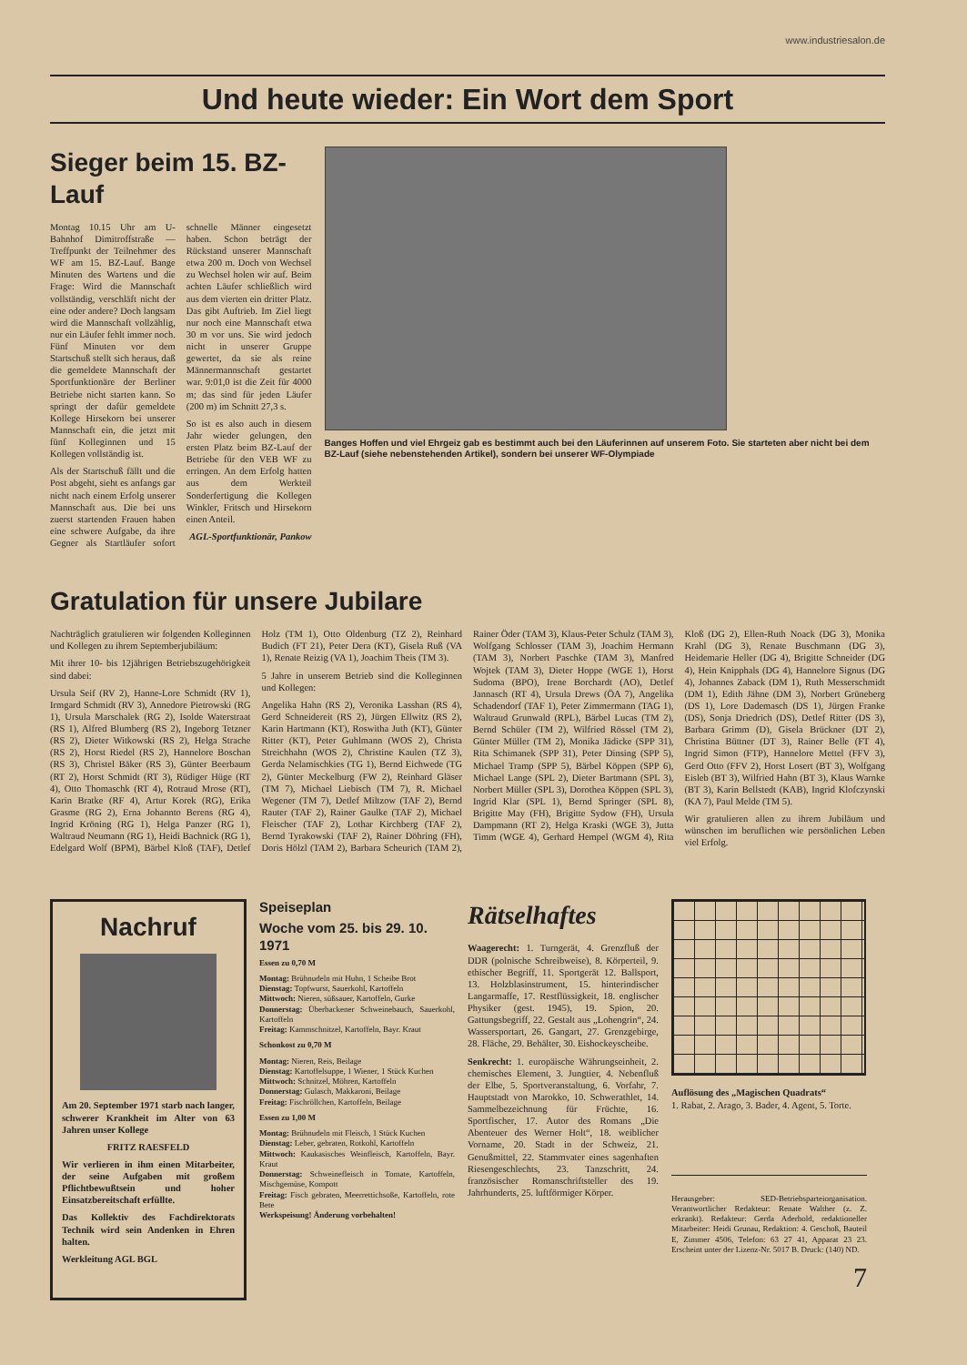www.industriesalon.de
Und heute wieder: Ein Wort dem Sport
Sieger beim 15. BZ-Lauf
Montag 10.15 Uhr am U-Bahnhof Dimitroffstraße — Treffpunkt der Teilnehmer des WF am 15. BZ-Lauf. Bange Minuten des Wartens und die Frage: Wird die Mannschaft vollständig, verschläft nicht der eine oder andere? Doch langsam wird die Mannschaft vollzählig, nur ein Läufer fehlt immer noch. Fünf Minuten vor dem Startschuß stellt sich heraus, daß die gemeldete Mannschaft der Sportfunktionäre der Berliner Betriebe nicht starten kann. So springt der dafür gemeldete Kollege Hirsekorn bei unserer Mannschaft ein, die jetzt mit fünf Kolleginnen und 15 Kollegen vollständig ist.
Als der Startschuß fällt und die Post abgeht, sieht es anfangs gar nicht nach einem Erfolg unserer Mannschaft aus. Die bei uns zuerst startenden Frauen haben eine schwere Aufgabe, da ihre Gegner als Startläufer sofort schnelle Männer eingesetzt haben. Schon beträgt der Rückstand unserer Mannschaft etwa 200 m. Doch von Wechsel zu Wechsel holen wir auf. Beim achten Läufer schließlich wird aus dem vierten ein dritter Platz. Das gibt Auftrieb. Im Ziel liegt nur noch eine Mannschaft etwa 30 m vor uns. Sie wird jedoch nicht in unserer Gruppe gewertet, da sie als reine Männermannschaft gestartet war. 9:01,0 ist die Zeit für 4000 m; das sind für jeden Läufer (200 m) im Schnitt 27,3 s.
So ist es also auch in diesem Jahr wieder gelungen, den ersten Platz beim BZ-Lauf der Betriebe für den VEB WF zu erringen. An dem Erfolg hatten aus dem Werkteil Sonderfertigung die Kollegen Winkler, Fritsch und Hirsekorn einen Anteil.
AGL-Sportfunktionär, Pankow
Banges Hoffen und viel Ehrgeiz gab es bestimmt auch bei den Läuferinnen auf unserem Foto. Sie starteten aber nicht bei dem BZ-Lauf (siehe nebenstehenden Artikel), sondern bei unserer WF-Olympiade
Gratulation für unsere Jubilare
Nachträglich gratulieren wir folgenden Kolleginnen und Kollegen zu ihrem Septemberjubiläum:
Mit ihrer 10- bis 12jährigen Betriebszugehörigkeit sind dabei:
Ursula Seif (RV 2), Hanne-Lore Schmidt (RV 1), Irmgard Schmidt (RV 3), Annedore Pietrowski (RG 1), Ursula Marschalek (RG 2), Isolde Waterstraat (RS 1), Alfred Blumberg (RS 2), Ingeborg Tetzner (RS 2), Dieter Witkowski (RS 2), Helga Strache (RS 2), Horst Riedel (RS 2), Hannelore Boschan (RS 3), Christel Bäker (RS 3), Günter Beerbaum (RT 2), Horst Schmidt (RT 3), Rüdiger Hüge (RT 4), Otto Thomaschk (RT 4), Rotraud Mrose (RT), Karin Bratke (RF 4), Artur Korek (RG), Erika Grasme (RG 2), Erna Johannto Berens (RG 4), Ingrid Kröning (RG 1), Helga Panzer (RG 1), Waltraud Neumann (RG 1), Heidi Bachnick (RG 1), Edelgard Wolf (BPM), Bärbel Kloß (TAF), Detlef Holz (TM 1), Otto Oldenburg (TZ 2), Reinhard Budich (FT 21), Peter Dera (KT), Gisela Ruß (VA 1), Renate Reizig (VA 1), Joachim Theis (TM 3).
5 Jahre in unserem Betrieb sind die Kolleginnen und Kollegen:
Angelika Hahn (RS 2), Veronika Lasshan (RS 4), Gerd Schneidereit (RS 2), Jürgen Ellwitz (RS 2), Karin Hartmann (KT), Roswitha Juth (KT), Günter Ritter (KT), Peter Guhlmann (WOS 2), Christa Streichhahn (WOS 2), Christine Kaulen (TZ 3), Gerda Nelamischkies (TG 1), Bernd Eichwede (TG 2), Günter Meckelburg (FW 2), Reinhard Gläser (TM 7), Michael Liebisch (TM 7), R. Michael Wegener (TM 7), Detlef Miltzow (TAF 2), Bernd Rauter (TAF 2), Rainer Gaulke (TAF 2), Michael Fleischer (TAF 2), Lothar Kirchberg (TAF 2), Bernd Tyrakowski (TAF 2), Rainer Döhring (FH), Doris Hölzl (TAM 2), Barbara Scheurich (TAM 2), Rainer Öder (TAM 3), Klaus-Peter Schulz (TAM 3), Wolfgang Schlosser (TAM 3), Joachim Hermann (TAM 3), Norbert Paschke (TAM 3), Manfred Wojtek (TAM 3), Dieter Hoppe (WGE 1), Horst Sudoma (BPO), Irene Borchardt (AO), Detlef Jannasch (RT 4), Ursula Drews (ÖA 7), Angelika Schadendorf (TAF 1), Peter Zimmermann (TAG 1), Waltraud Grunwald (RPL), Bärbel Lucas (TM 2), Bernd Schüler (TM 2), Wilfried Rössel (TM 2), Günter Müller (TM 2), Monika Jädicke (SPP 31), Rita Schimanek (SPP 31), Peter Dinsing (SPP 5), Michael Tramp (SPP 5), Bärbel Köppen (SPP 6), Michael Lange (SPL 2), Dieter Bartmann (SPL 3), Norbert Müller (SPL 3), Dorothea Köppen (SPL 3), Ingrid Klar (SPL 1), Bernd Springer (SPL 8), Brigitte May (FH), Brigitte Sydow (FH), Ursula Dampmann (RT 2), Helga Kraski (WGE 3), Jutta Timm (WGE 4), Gerhard Hempel (WGM 4), Rita Kloß (DG 2), Ellen-Ruth Noack (DG 3), Monika Krahl (DG 3), Renate Buschmann (DG 3), Heidemarie Heller (DG 4), Brigitte Schneider (DG 4), Hein Knipphals (DG 4), Hannelore Signus (DG 4), Johannes Zaback (DM 1), Ruth Messerschmidt (DM 1), Edith Jähne (DM 3), Norbert Grüneberg (DS 1), Lore Dademasch (DS 1), Jürgen Franke (DS), Sonja Driedrich (DS), Detlef Ritter (DS 3), Barbara Grimm (D), Gisela Brückner (DT 2), Christina Büttner (DT 3), Rainer Belle (FT 4), Ingrid Simon (FTP), Hannelore Mettel (FFV 3), Gerd Otto (FFV 2), Horst Losert (BT 3), Wolfgang Eisleb (BT 3), Wilfried Hahn (BT 3), Klaus Warnke (BT 3), Karin Bellstedt (KAB), Ingrid Klofczynski (KA 7), Paul Melde (TM 5).
Wir gratulieren allen zu ihrem Jubiläum und wünschen im beruflichen wie persönlichen Leben viel Erfolg.
Nachruf
Am 20. September 1971 starb nach langer, schwerer Krankheit im Alter von 63 Jahren unser Kollege
FRITZ RAESFELD
Wir verlieren in ihm einen Mitarbeiter, der seine Aufgaben mit großem Pflichtbewußtsein und hoher Einsatzbereitschaft erfüllte.
Das Kollektiv des Fachdirektorats Technik wird sein Andenken in Ehren halten.
Werkleitung AGL BGL
Speiseplan
Woche vom 25. bis 29. 10. 1971
Essen zu 0,70 M
Montag: Brühnudeln mit Huhn, 1 Scheibe Brot
Dienstag: Topfwurst, Sauerkohl, Kartoffeln
Mittwoch: Nieren, süßsauer, Kartoffeln, Gurke
Donnerstag: Überbackener Schweinebauch, Sauerkohl, Kartoffeln
Freitag: Kammschnitzel, Kartoffeln, Bayr. Kraut
Schonkost zu 0,70 M
Montag: Nieren, Reis, Beilage
Dienstag: Kartoffelsuppe, 1 Wiener, 1 Stück Kuchen
Mittwoch: Schnitzel, Möhren, Kartoffeln
Donnerstag: Gulasch, Makkaroni, Beilage
Freitag: Fischröllchen, Kartoffeln, Beilage
Essen zu 1,00 M
Montag: Brühnudeln mit Fleisch, 1 Stück Kuchen
Dienstag: Leber, gebraten, Rotkohl, Kartoffeln
Mittwoch: Kaukasisches Weinfleisch, Kartoffeln, Bayr. Kraut
Donnerstag: Schweinefleisch in Tomate, Kartoffeln, Mischgemüse, Kompott
Freitag: Fisch gebraten, Meerrettichsoße, Kartoffeln, rote Bete
Werkspeisung! Änderung vorbehalten!
Rätselhaftes
Waagerecht: 1. Turngerät, 4. Grenzfluß der DDR (polnische Schreibweise), 8. Körperteil, 9. ethischer Begriff, 11. Sportgerät 12. Ballsport, 13. Holzblasinstrument, 15. hinterindischer Langarmaffe, 17. Restflüssigkeit, 18. englischer Physiker (gest. 1945), 19. Spion, 20. Gattungsbegriff, 22. Gestalt aus „Lohengrin“, 24. Wassersportart, 26. Gangart, 27. Grenzgebirge, 28. Fläche, 29. Behälter, 30. Eishockeyscheibe.
Senkrecht: 1. europäische Währungseinheit, 2. chemisches Element, 3. Jungtier, 4. Nebenfluß der Elbe, 5. Sportveranstaltung, 6. Vorfahr, 7. Hauptstadt von Marokko, 10. Schwerathlet, 14. Sammelbezeichnung für Früchte, 16. Sportfischer, 17. Autor des Romans „Die Abenteuer des Werner Holt“, 18. weiblicher Vorname, 20. Stadt in der Schweiz, 21. Genußmittel, 22. Stammvater eines sagenhaften Riesengeschlechts, 23. Tanzschritt, 24. französischer Romanschriftsteller des 19. Jahrhunderts, 25. luftförmiger Körper.
Auflösung des „Magischen Quadrats“
1. Rabat, 2. Arago, 3. Bader, 4. Agent, 5. Torte.
Herausgeber: SED-Betriebsparteiorganisation. Verantwortlicher Redakteur: Renate Walther (z. Z. erkrankt). Redakteur: Gerda Aderhold, redaktioneller Mitarbeiter: Heidi Grunau, Redaktion: 4. Geschoß, Bauteil E, Zimmer 4506, Telefon: 63 27 41, Apparat 23 23. Erscheint unter der Lizenz-Nr. 5017 B. Druck: (140) ND.
7